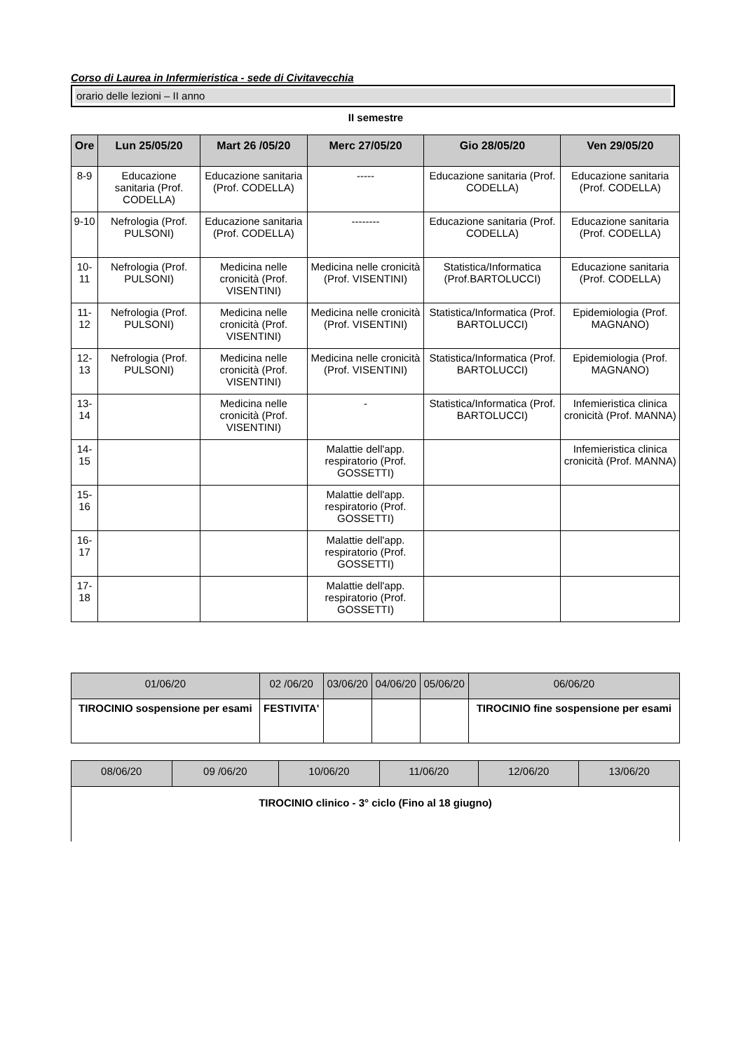Corso di Laurea in Infermieristica - sede di Civitavecchia
orario delle lezioni – II anno
II semestre
| Ore | Lun 25/05/20 | Mart 26 /05/20 | Merc 27/05/20 | Gio 28/05/20 | Ven 29/05/20 |
| --- | --- | --- | --- | --- | --- |
| 8-9 | Educazione sanitaria (Prof. CODELLA) | Educazione sanitaria (Prof. CODELLA) | ----- | Educazione sanitaria (Prof. CODELLA) | Educazione sanitaria (Prof. CODELLA) |
| 9-10 | Nefrologia (Prof. PULSONI) | Educazione sanitaria (Prof. CODELLA) | -------- | Educazione sanitaria (Prof. CODELLA) | Educazione sanitaria (Prof. CODELLA) |
| 10-11 | Nefrologia (Prof. PULSONI) | Medicina nelle cronicità (Prof. VISENTINI) | Medicina nelle cronicità (Prof. VISENTINI) | Statistica/Informatica (Prof.BARTOLUCCI) | Educazione sanitaria (Prof. CODELLA) |
| 11-12 | Nefrologia (Prof. PULSONI) | Medicina nelle cronicità (Prof. VISENTINI) | Medicina nelle cronicità (Prof. VISENTINI) | Statistica/Informatica (Prof. BARTOLUCCI) | Epidemiologia (Prof. MAGNANO) |
| 12-13 | Nefrologia (Prof. PULSONI) | Medicina nelle cronicità (Prof. VISENTINI) | Medicina nelle cronicità (Prof. VISENTINI) | Statistica/Informatica (Prof. BARTOLUCCI) | Epidemiologia (Prof. MAGNANO) |
| 13-14 | | Medicina nelle cronicità (Prof. VISENTINI) | - | Statistica/Informatica (Prof. BARTOLUCCI) | Infemieristica clinica cronicità (Prof. MANNA) |
| 14-15 | | | Malattie dell'app. respiratorio (Prof. GOSSETTI) | | Infemieristica clinica cronicità (Prof. MANNA) |
| 15-16 | | | Malattie dell'app. respiratorio (Prof. GOSSETTI) | | |
| 16-17 | | | Malattie dell'app. respiratorio (Prof. GOSSETTI) | | |
| 17-18 | | | Malattie dell'app. respiratorio (Prof. GOSSETTI) | | |
| 01/06/20 | 02 /06/20 | 03/06/20 | 04/06/20 | 05/06/20 | 06/06/20 |
| --- | --- | --- | --- | --- | --- |
| TIROCINIO sospensione per esami | FESTIVITA' | | | | TIROCINIO fine sospensione per esami |
| 08/06/20 | 09 /06/20 | 10/06/20 | 11/06/20 | 12/06/20 | 13/06/20 |
| --- | --- | --- | --- | --- | --- |
| TIROCINIO clinico - 3° ciclo (Fino al 18 giugno) | | | | | |